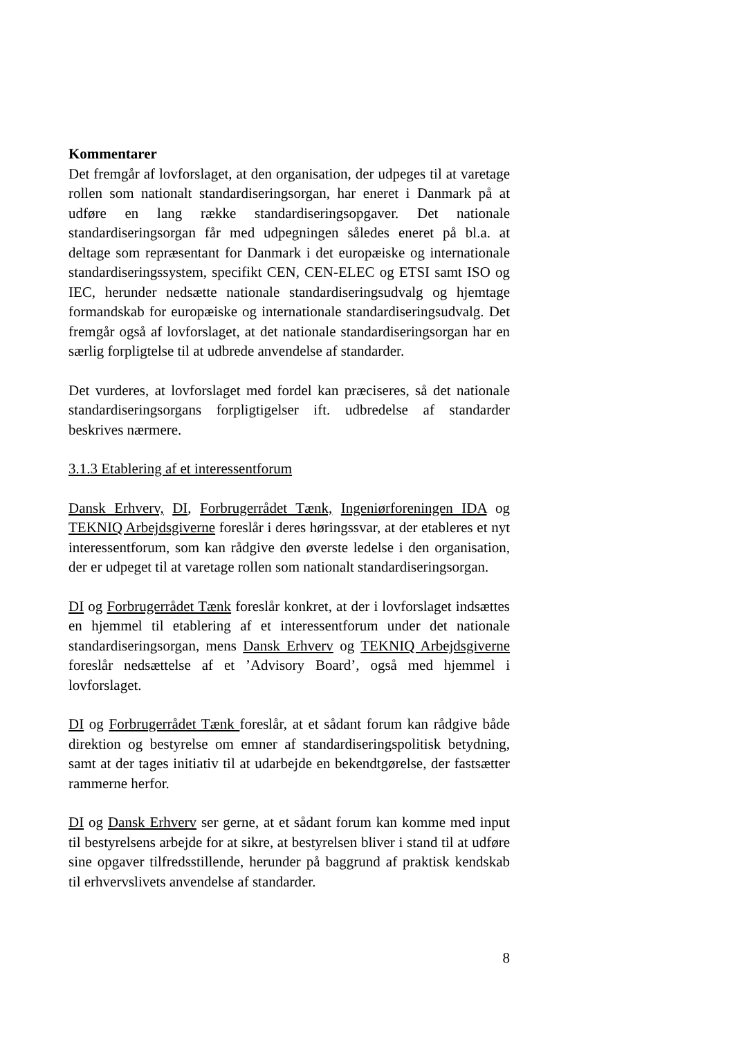Kommentarer
Det fremgår af lovforslaget, at den organisation, der udpeges til at varetage rollen som nationalt standardiseringsorgan, har eneret i Danmark på at udføre en lang række standardiseringsopgaver. Det nationale standardiseringsorgan får med udpegningen således eneret på bl.a. at deltage som repræsentant for Danmark i det europæiske og internationale standardiseringssystem, specifikt CEN, CEN-ELEC og ETSI samt ISO og IEC, herunder nedsætte nationale standardiseringsudvalg og hjemtage formandskab for europæiske og internationale standardiseringsudvalg. Det fremgår også af lovforslaget, at det nationale standardiseringsorgan har en særlig forpligtelse til at udbrede anvendelse af standarder.
Det vurderes, at lovforslaget med fordel kan præciseres, så det nationale standardiseringsorgans forpligtigelser ift. udbredelse af standarder beskrives nærmere.
3.1.3 Etablering af et interessentforum
Dansk Erhverv, DI, Forbrugerrådet Tænk, Ingeniørforeningen IDA og TEKNIQ Arbejdsgiverne foreslår i deres høringssvar, at der etableres et nyt interessentforum, som kan rådgive den øverste ledelse i den organisation, der er udpeget til at varetage rollen som nationalt standardiseringsorgan.
DI og Forbrugerrådet Tænk foreslår konkret, at der i lovforslaget indsættes en hjemmel til etablering af et interessentforum under det nationale standardiseringsorgan, mens Dansk Erhverv og TEKNIQ Arbejdsgiverne foreslår nedsættelse af et ’Advisory Board’, også med hjemmel i lovforslaget.
DI og Forbrugerrådet Tænk foreslår, at et sådant forum kan rådgive både direktion og bestyrelse om emner af standardiseringspolitisk betydning, samt at der tages initiativ til at udarbejde en bekendtgørelse, der fastsætter rammerne herfor.
DI og Dansk Erhverv ser gerne, at et sådant forum kan komme med input til bestyrelsens arbejde for at sikre, at bestyrelsen bliver i stand til at udføre sine opgaver tilfredsstillende, herunder på baggrund af praktisk kendskab til erhvervslivets anvendelse af standarder.
8